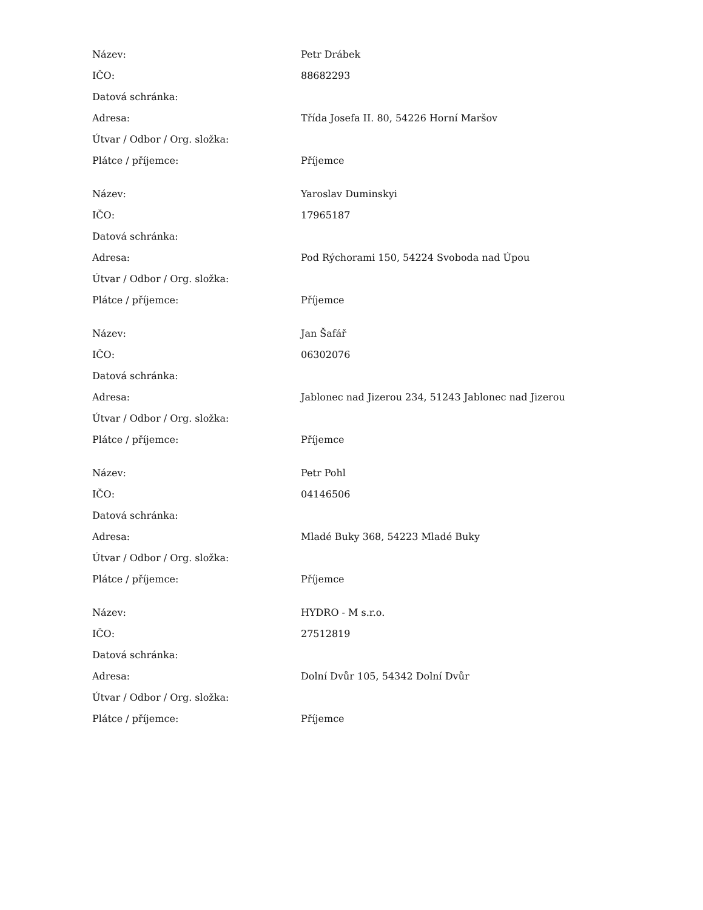| Název: | Petr Drábek |
| IČO: | 88682293 |
| Datová schránka: | |
| Adresa: | Třída Josefa II. 80, 54226 Horní Maršov |
| Útvar / Odbor / Org. složka: | |
| Plátce / příjemce: | Příjemce |
| Název: | Yaroslav Duminskyi |
| IČO: | 17965187 |
| Datová schránka: | |
| Adresa: | Pod Rýchorami 150, 54224 Svoboda nad Úpou |
| Útvar / Odbor / Org. složka: | |
| Plátce / příjemce: | Příjemce |
| Název: | Jan Šafář |
| IČO: | 06302076 |
| Datová schránka: | |
| Adresa: | Jablonec nad Jizerou 234, 51243 Jablonec nad Jizerou |
| Útvar / Odbor / Org. složka: | |
| Plátce / příjemce: | Příjemce |
| Název: | Petr Pohl |
| IČO: | 04146506 |
| Datová schránka: | |
| Adresa: | Mladé Buky 368, 54223 Mladé Buky |
| Útvar / Odbor / Org. složka: | |
| Plátce / příjemce: | Příjemce |
| Název: | HYDRO - M s.r.o. |
| IČO: | 27512819 |
| Datová schránka: | |
| Adresa: | Dolní Dvůr 105, 54342 Dolní Dvůr |
| Útvar / Odbor / Org. složka: | |
| Plátce / příjemce: | Příjemce |